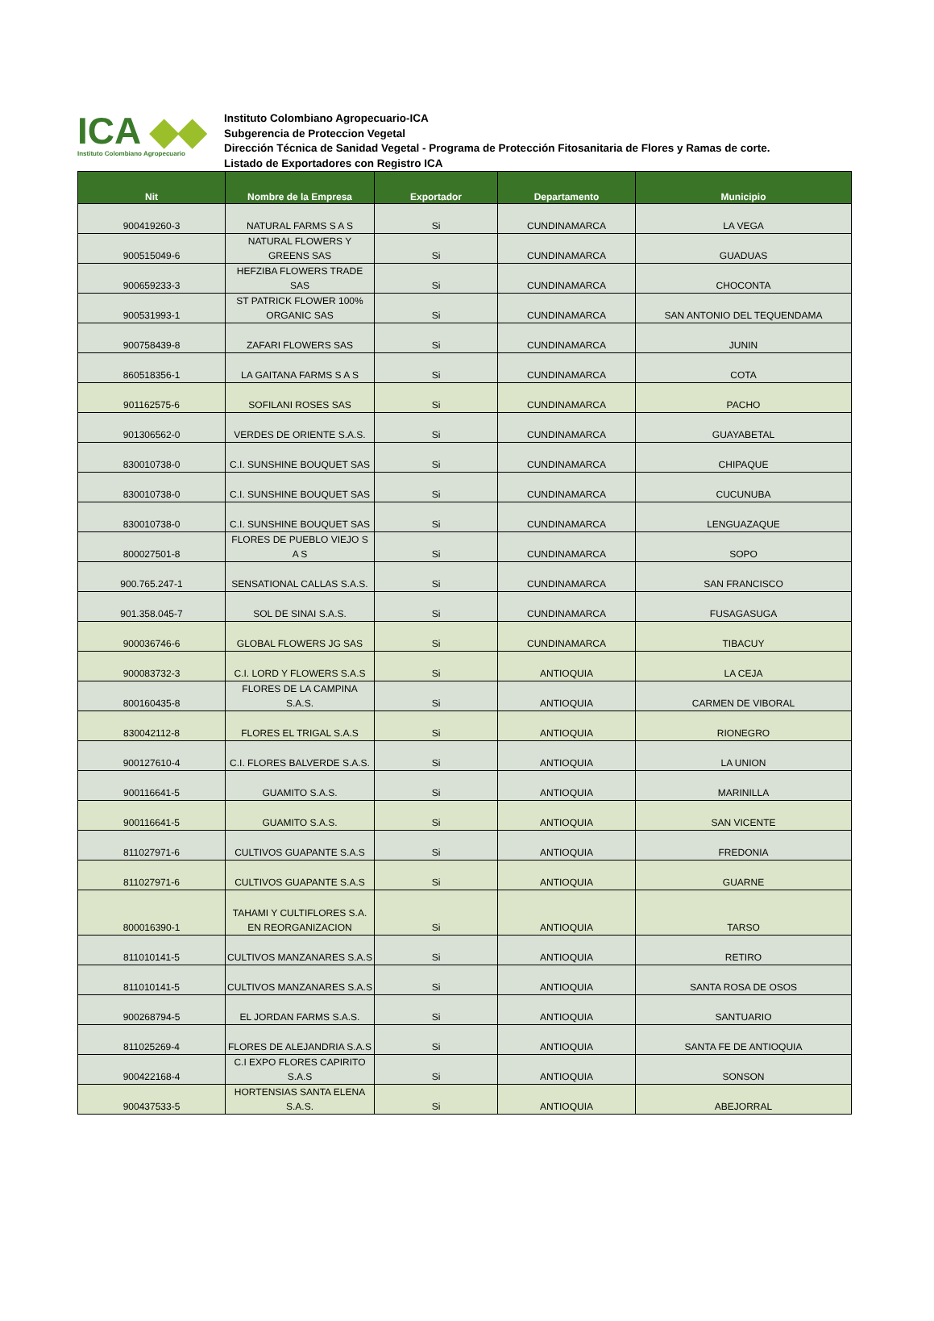ICA ◆◆
Instituto Colombiano Agropecuario
Instituto Colombiano Agropecuario-ICA
Subgerencia de Proteccion Vegetal
Dirección Técnica de Sanidad Vegetal - Programa de Protección Fitosanitaria de Flores y Ramas de corte.
Listado de Exportadores con Registro ICA
| Nit | Nombre de la Empresa | Exportador | Departamento | Municipio |
| --- | --- | --- | --- | --- |
| 900419260-3 | NATURAL FARMS S A S | Si | CUNDINAMARCA | LA VEGA |
| 900515049-6 | NATURAL FLOWERS Y GREENS SAS | Si | CUNDINAMARCA | GUADUAS |
| 900659233-3 | HEFZIBA FLOWERS TRADE SAS | Si | CUNDINAMARCA | CHOCONTA |
| 900531993-1 | ST PATRICK FLOWER 100% ORGANIC SAS | Si | CUNDINAMARCA | SAN ANTONIO DEL TEQUENDAMA |
| 900758439-8 | ZAFARI FLOWERS SAS | Si | CUNDINAMARCA | JUNIN |
| 860518356-1 | LA GAITANA FARMS S A S | Si | CUNDINAMARCA | COTA |
| 901162575-6 | SOFILANI ROSES SAS | Si | CUNDINAMARCA | PACHO |
| 901306562-0 | VERDES DE ORIENTE S.A.S. | Si | CUNDINAMARCA | GUAYABETAL |
| 830010738-0 | C.I. SUNSHINE BOUQUET SAS | Si | CUNDINAMARCA | CHIPAQUE |
| 830010738-0 | C.I. SUNSHINE BOUQUET SAS | Si | CUNDINAMARCA | CUCUNUBA |
| 830010738-0 | C.I. SUNSHINE BOUQUET SAS | Si | CUNDINAMARCA | LENGUAZAQUE |
| 800027501-8 | FLORES DE PUEBLO VIEJO S A S | Si | CUNDINAMARCA | SOPO |
| 900.765.247-1 | SENSATIONAL CALLAS S.A.S. | Si | CUNDINAMARCA | SAN FRANCISCO |
| 901.358.045-7 | SOL DE SINAI S.A.S. | Si | CUNDINAMARCA | FUSAGASUGA |
| 900036746-6 | GLOBAL FLOWERS JG SAS | Si | CUNDINAMARCA | TIBACUY |
| 900083732-3 | C.I. LORD Y FLOWERS S.A.S | Si | ANTIOQUIA | LA CEJA |
| 800160435-8 | FLORES DE LA CAMPINA S.A.S. | Si | ANTIOQUIA | CARMEN DE VIBORAL |
| 830042112-8 | FLORES EL TRIGAL S.A.S | Si | ANTIOQUIA | RIONEGRO |
| 900127610-4 | C.I. FLORES BALVERDE S.A.S. | Si | ANTIOQUIA | LA UNION |
| 900116641-5 | GUAMITO S.A.S. | Si | ANTIOQUIA | MARINILLA |
| 900116641-5 | GUAMITO S.A.S. | Si | ANTIOQUIA | SAN VICENTE |
| 811027971-6 | CULTIVOS GUAPANTE S.A.S | Si | ANTIOQUIA | FREDONIA |
| 811027971-6 | CULTIVOS GUAPANTE S.A.S | Si | ANTIOQUIA | GUARNE |
| 800016390-1 | TAHAMI Y CULTIFLORES S.A. EN REORGANIZACION | Si | ANTIOQUIA | TARSO |
| 811010141-5 | CULTIVOS MANZANARES S.A.S | Si | ANTIOQUIA | RETIRO |
| 811010141-5 | CULTIVOS MANZANARES S.A.S | Si | ANTIOQUIA | SANTA ROSA DE OSOS |
| 900268794-5 | EL JORDAN FARMS S.A.S. | Si | ANTIOQUIA | SANTUARIO |
| 811025269-4 | FLORES DE ALEJANDRIA S.A.S | Si | ANTIOQUIA | SANTA FE DE ANTIOQUIA |
| 900422168-4 | C.I EXPO FLORES CAPIRITO S.A.S | Si | ANTIOQUIA | SONSON |
| 900437533-5 | HORTENSIAS SANTA ELENA S.A.S. | Si | ANTIOQUIA | ABEJORRAL |